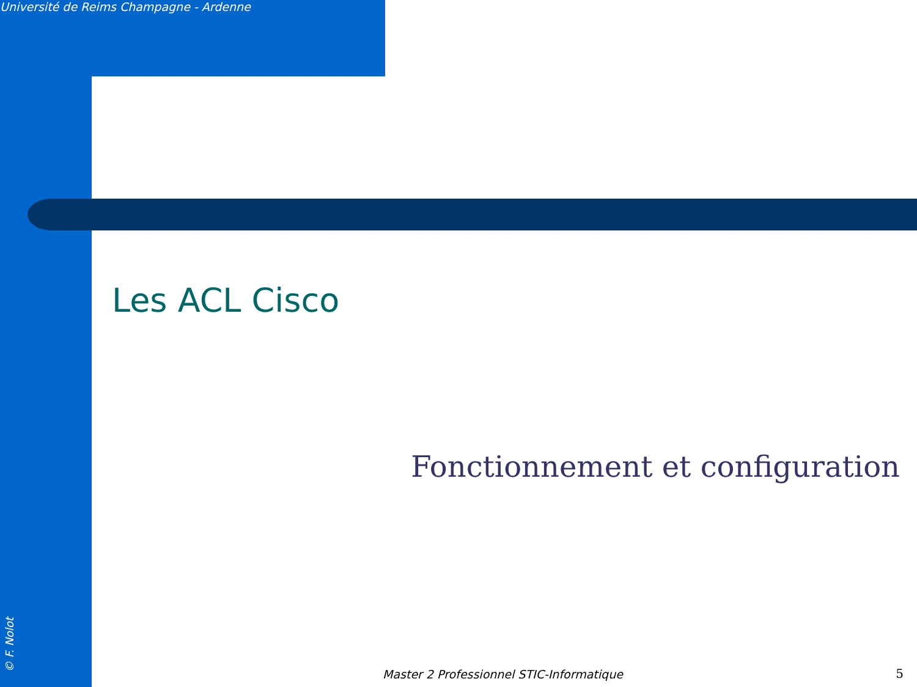Université de Reims Champagne - Ardenne
Les ACL Cisco
Fonctionnement et configuration
Master 2 Professionnel STIC-Informatique
5 © F. Nolot